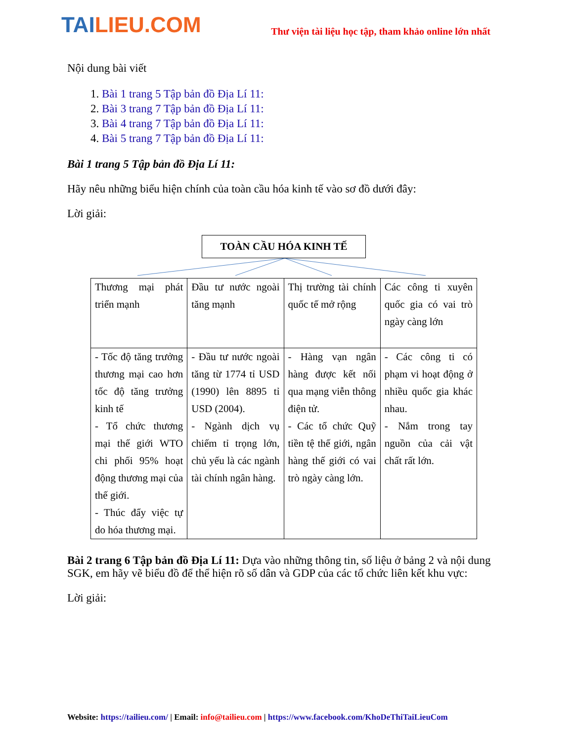TAILIEU.COM
Thư viện tài liệu học tập, tham khảo online lớn nhất
Nội dung bài viết
1. Bài 1 trang 5 Tập bản đồ Địa Lí 11:
2. Bài 3 trang 7 Tập bản đồ Địa Lí 11:
3. Bài 4 trang 7 Tập bản đồ Địa Lí 11:
4. Bài 5 trang 7 Tập bản đồ Địa Lí 11:
Bài 1 trang 5 Tập bản đồ Địa Lí 11:
Hãy nêu những biểu hiện chính của toàn cầu hóa kinh tế vào sơ đồ dưới đây:
Lời giải:
TOÀN CẦU HÓA KINH TẾ
| Thương mại phát triển mạnh | Đầu tư nước ngoài tăng mạnh | Thị trường tài chính quốc tế mở rộng | Các công ti xuyên quốc gia có vai trò ngày càng lớn |
| - Tốc độ tăng trưởng thương mại cao hơn tốc độ tăng trưởng kinh tế - Tổ chức thương mại thế giới WTO chi phối 95% hoạt động thương mại của thế giới. - Thúc đẩy việc tự do hóa thương mại. | - Đầu tư nước ngoài tăng từ 1774 tỉ USD (1990) lên 8895 tỉ USD (2004). - Ngành dịch vụ chiếm tỉ trọng lớn, chủ yếu là các ngành tài chính ngân hàng. | - Hàng vạn ngân hàng được kết nối qua mạng viễn thông điện tử. - Các tổ chức Quỹ tiền tệ thế giới, ngân hàng thế giới có vai trò ngày càng lớn. | - Các công ti có phạm vi hoạt động ở nhiều quốc gia khác nhau. - Nắm trong tay nguồn của cải vật chất rất lớn. |
Bài 2 trang 6 Tập bản đồ Địa Lí 11: Dựa vào những thông tin, số liệu ở bảng 2 và nội dung SGK, em hãy vẽ biểu đồ để thể hiện rõ số dân và GDP của các tổ chức liên kết khu vực:
Lời giải:
Website: https://tailieu.com/ | Email: info@tailieu.com | https://www.facebook.com/KhoDeThiTaiLieuCom